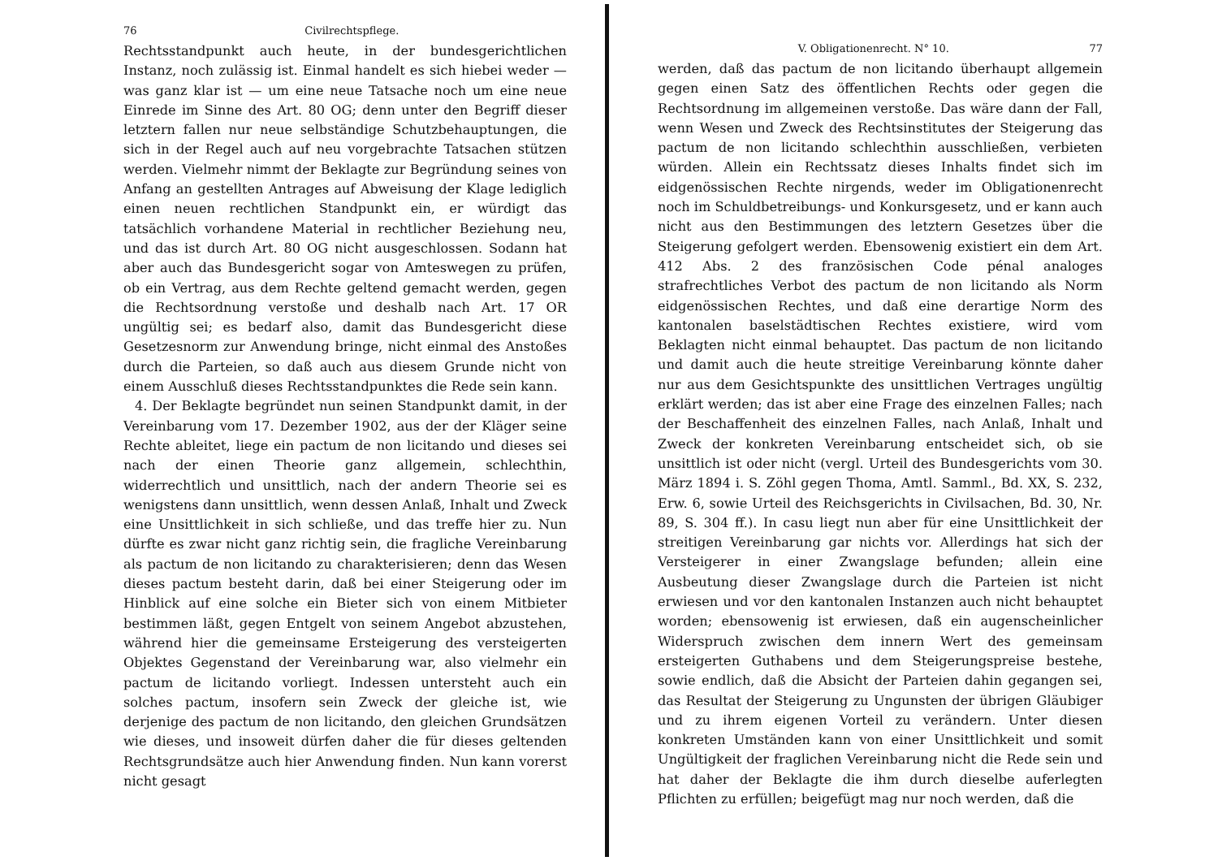76 Civilrechtspflege.
Rechtsstandpunkt auch heute, in der bundesgerichtlichen Instanz, noch zulässig ist. Einmal handelt es sich hiebei weder — was ganz klar ist — um eine neue Tatsache noch um eine neue Einrede im Sinne des Art. 80 OG; denn unter den Begriff dieser letztern fallen nur neue selbständige Schutzbehauptungen, die sich in der Regel auch auf neu vorgebrachte Tatsachen stützen werden. Vielmehr nimmt der Beklagte zur Begründung seines von Anfang an gestellten Antrages auf Abweisung der Klage lediglich einen neuen rechtlichen Standpunkt ein, er würdigt das tatsächlich vorhandene Material in rechtlicher Beziehung neu, und das ist durch Art. 80 OG nicht ausgeschlossen. Sodann hat aber auch das Bundesgericht sogar von Amteswegen zu prüfen, ob ein Vertrag, aus dem Rechte geltend gemacht werden, gegen die Rechtsordnung verstoße und deshalb nach Art. 17 OR ungültig sei; es bedarf also, damit das Bundesgericht diese Gesetzesnorm zur Anwendung bringe, nicht einmal des Anstoßes durch die Parteien, so daß auch aus diesem Grunde nicht von einem Ausschluß dieses Rechtsstandpunktes die Rede sein kann.
4. Der Beklagte begründet nun seinen Standpunkt damit, in der Vereinbarung vom 17. Dezember 1902, aus der der Kläger seine Rechte ableitet, liege ein pactum de non licitando und dieses sei nach der einen Theorie ganz allgemein, schlechthin, widerrechtlich und unsittlich, nach der andern Theorie sei es wenigstens dann unsittlich, wenn dessen Anlaß, Inhalt und Zweck eine Unsittlichkeit in sich schließe, und das treffe hier zu. Nun dürfte es zwar nicht ganz richtig sein, die fragliche Vereinbarung als pactum de non licitando zu charakterisieren; denn das Wesen dieses pactum besteht darin, daß bei einer Steigerung oder im Hinblick auf eine solche ein Bieter sich von einem Mitbieter bestimmen läßt, gegen Entgelt von seinem Angebot abzustehen, während hier die gemeinsame Ersteigerung des versteigerten Objektes Gegenstand der Vereinbarung war, also vielmehr ein pactum de licitando vorliegt. Indessen untersteht auch ein solches pactum, insofern sein Zweck der gleiche ist, wie derjenige des pactum de non licitando, den gleichen Grundsätzen wie dieses, und insoweit dürfen daher die für dieses geltenden Rechtsgrundsätze auch hier Anwendung finden. Nun kann vorerst nicht gesagt
V. Obligationenrecht. N° 10. 77
werden, daß das pactum de non licitando überhaupt allgemein gegen einen Satz des öffentlichen Rechts oder gegen die Rechtsordnung im allgemeinen verstoße. Das wäre dann der Fall, wenn Wesen und Zweck des Rechtsinstitutes der Steigerung das pactum de non licitando schlechthin ausschließen, verbieten würden. Allein ein Rechtssatz dieses Inhalts findet sich im eidgenössischen Rechte nirgends, weder im Obligationenrecht noch im Schuldbetreibungs- und Konkursgesetz, und er kann auch nicht aus den Bestimmungen des letztern Gesetzes über die Steigerung gefolgert werden. Ebensowenig existiert ein dem Art. 412 Abs. 2 des französischen Code pénal analoges strafrechtliches Verbot des pactum de non licitando als Norm eidgenössischen Rechtes, und daß eine derartige Norm des kantonalen baselstädtischen Rechtes existiere, wird vom Beklagten nicht einmal behauptet. Das pactum de non licitando und damit auch die heute streitige Vereinbarung könnte daher nur aus dem Gesichtspunkte des unsittlichen Vertrages ungültig erklärt werden; das ist aber eine Frage des einzelnen Falles; nach der Beschaffenheit des einzelnen Falles, nach Anlaß, Inhalt und Zweck der konkreten Vereinbarung entscheidet sich, ob sie unsittlich ist oder nicht (vergl. Urteil des Bundesgerichts vom 30. März 1894 i. S. Zöhl gegen Thoma, Amtl. Samml., Bd. XX, S. 232, Erw. 6, sowie Urteil des Reichsgerichts in Civilsachen, Bd. 30, Nr. 89, S. 304 ff.). In casu liegt nun aber für eine Unsittlichkeit der streitigen Vereinbarung gar nichts vor. Allerdings hat sich der Versteigerer in einer Zwangslage befunden; allein eine Ausbeutung dieser Zwangslage durch die Parteien ist nicht erwiesen und vor den kantonalen Instanzen auch nicht behauptet worden; ebensowenig ist erwiesen, daß ein augenscheinlicher Widerspruch zwischen dem innern Wert des gemeinsam ersteigerten Guthabens und dem Steigerungspreise bestehe, sowie endlich, daß die Absicht der Parteien dahin gegangen sei, das Resultat der Steigerung zu Ungunsten der übrigen Gläubiger und zu ihrem eigenen Vorteil zu verändern. Unter diesen konkreten Umständen kann von einer Unsittlichkeit und somit Ungültigkeit der fraglichen Vereinbarung nicht die Rede sein und hat daher der Beklagte die ihm durch dieselbe auferlegten Pflichten zu erfüllen; beigefügt mag nur noch werden, daß die